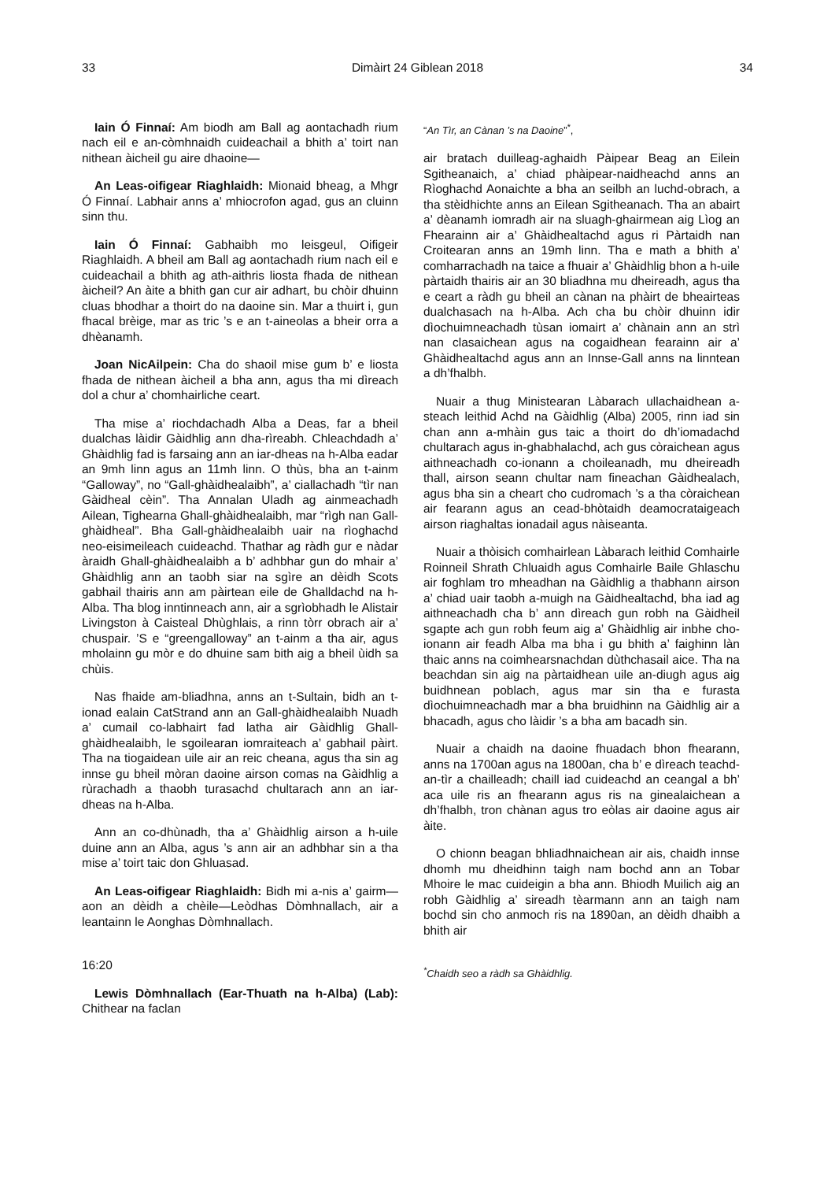33 Dimàirt 24 Giblean 2018 34
Iain Ó Finnaí: Am biodh am Ball ag aontachadh rium nach eil e an-còmhnaidh cuideachail a bhith a’ toirt nan nithean àicheil gu aire dhaoine—
An Leas-oifigear Riaghlaidh: Mionaid bheag, a Mhgr Ó Finnaí. Labhair anns a’ mhiocrofon agad, gus an cluinn sinn thu.
Iain Ó Finnaí: Gabhaibh mo leisgeul, Oifigeir Riaghlaidh. A bheil am Ball ag aontachadh rium nach eil e cuideachail a bhith ag ath-aithris liosta fhada de nithean àicheil? An àite a bhith gan cur air adhart, bu chòir dhuinn cluas bhodhar a thoirt do na daoine sin. Mar a thuirt i, gun fhacal brèige, mar as tric ’s e an t-aineolas a bheir orra a dhèanamh.
Joan NicAilpein: Cha do shaoil mise gum b’ e liosta fhada de nithean àicheil a bha ann, agus tha mi dìreach dol a chur a’ chomhairliche ceart.
Tha mise a’ riochdachadh Alba a Deas, far a bheil dualchas làidir Gàidhlig ann dha-rìreabh. Chleachdadh a’ Ghàidhlig fad is farsaing ann an iar-dheas na h-Alba eadar an 9mh linn agus an 11mh linn. O thùs, bha an t-ainm “Galloway”, no “Gall-ghàidhealaibh”, a’ ciallachadh “tìr nan Gàidheal cèin”. Tha Annalan Uladh ag ainmeachadh Ailean, Tighearna Ghall-ghàidhealaibh, mar “rìgh nan Gall-ghàidheal”. Bha Gall-ghàidhealaibh uair na rìoghachd neo-eisimeileach cuideachd. Thathar ag ràdh gur e nàdar àraidh Ghall-ghàidhealaibh a b’ adhbhar gun do mhair a’ Ghàidhlig ann an taobh siar na sgìre an dèidh Scots gabhail thairis ann am pàirtean eile de Ghalldachd na h-Alba. Tha blog inntinneach ann, air a sgrìobhadh le Alistair Livingston à Caisteal Dhùghlais, a rinn tòrr obrach air a’ chuspair. ’S e “greengalloway” an t-ainm a tha air, agus mholainn gu mòr e do dhuine sam bith aig a bheil ùidh sa chùis.
Nas fhaide am-bliadhna, anns an t-Sultain, bidh an t-ionad ealain CatStrand ann an Gall-ghàidhealaibh Nuadh a’ cumail co-labhairt fad latha air Gàidhlig Ghall-ghàidhealaibh, le sgoilearan iomraiteach a’ gabhail pàirt. Tha na tiogaidean uile air an reic cheana, agus tha sin ag innse gu bheil mòran daoine airson comas na Gàidhlig a rùrachadh a thaobh turasachd chultarach ann an iar-dheas na h-Alba.
Ann an co-dhùnadh, tha a’ Ghàidhlig airson a h-uile duine ann an Alba, agus ’s ann air an adhbhar sin a tha mise a’ toirt taic don Ghluasad.
An Leas-oifigear Riaghlaidh: Bidh mi a-nis a’ gairm—aon an dèidh a chèile—Leòdhas Dòmhnallach, air a leantainn le Aonghas Dòmhnallach.
16:20
Lewis Dòmhnallach (Ear-Thuath na h-Alba) (Lab): Chithear na faclan
“An Tìr, an Cànan ’s na Daoine”<sup>*</sup>,
air bratach duilleag-aghaidh Pàipear Beag an Eilein Sgitheanaich, a’ chiad phàipear-naidheachd anns an Rìoghachd Aonaichte a bha an seilbh an luchd-obrach, a tha stèidhichte anns an Eilean Sgitheanach. Tha an abairt a’ dèanamh iomradh air na sluagh-ghairmean aig Lìog an Fhearainn air a’ Ghàidhealtachd agus ri Pàrtaidh nan Croitearan anns an 19mh linn. Tha e math a bhith a’ comharrachadh na taice a fhuair a’ Ghàidhlig bhon a h-uile pàrtaidh thairis air an 30 bliadhna mu dheireadh, agus tha e ceart a ràdh gu bheil an cànan na phàirt de bheairteas dualchasach na h-Alba. Ach cha bu chòir dhuinn idir dìochuimneachadh tùsan iomairt a’ chànain ann an strì nan clasaichean agus na cogaidhean fearainn air a’ Ghàidhealtachd agus ann an Innse-Gall anns na linntean a dh’fhalbh.
Nuair a thug Ministearan Làbarach ullachaidhean a-steach leithid Achd na Gàidhlig (Alba) 2005, rinn iad sin chan ann a-mhàin gus taic a thoirt do dh’iomadachd chultarach agus in-ghabhalachd, ach gus còraichean agus aithneachadh co-ionann a choileanadh, mu dheireadh thall, airson seann chultar nam fineachan Gàidhealach, agus bha sin a cheart cho cudromach ’s a tha còraichean air fearann agus an cead-bhòtaidh deamocrataigeach airson riaghaltas ionadail agus nàiseanta.
Nuair a thòisich comhairlean Làbarach leithid Comhairle Roinneil Shrath Chluaidh agus Comhairle Baile Ghlaschu air foghlam tro mheadhan na Gàidhlig a thabhann airson a’ chiad uair taobh a-muigh na Gàidhealtachd, bha iad ag aithneachadh cha b’ ann dìreach gun robh na Gàidheil sgapte ach gun robh feum aig a’ Ghàidhlig air inbhe cho-ionann air feadh Alba ma bha i gu bhith a’ faighinn làn thaic anns na coimhearsnachdan dùthchasail aice. Tha na beachdan sin aig na pàrtaidhean uile an-diugh agus aig buidhnean poblach, agus mar sin tha e furasta dìochuimneachadh mar a bha bruidhinn na Gàidhlig air a bhacadh, agus cho làidir ’s a bha am bacadh sin.
Nuair a chaidh na daoine fhuadach bhon fhearann, anns na 1700an agus na 1800an, cha b’ e dìreach teachd-an-tìr a chailleadh; chaill iad cuideachd an ceangal a bh’ aca uile ris an fhearann agus ris na ginealaichean a dh’fhalbh, tron chànan agus tro eòlas air daoine agus air àite.
O chionn beagan bhliadhnaichean air ais, chaidh innse dhomh mu dheidhinn taigh nam bochd ann an Tobar Mhoire le mac cuideigin a bha ann. Bhiodh Muilich aig an robh Gàidhlig a’ sireadh tèarmann ann an taigh nam bochd sin cho anmoch ris na 1890an, an dèidh dhaibh a bhith air
<sup>*</sup> Chaidh seo a ràdh sa Ghàidhlig.